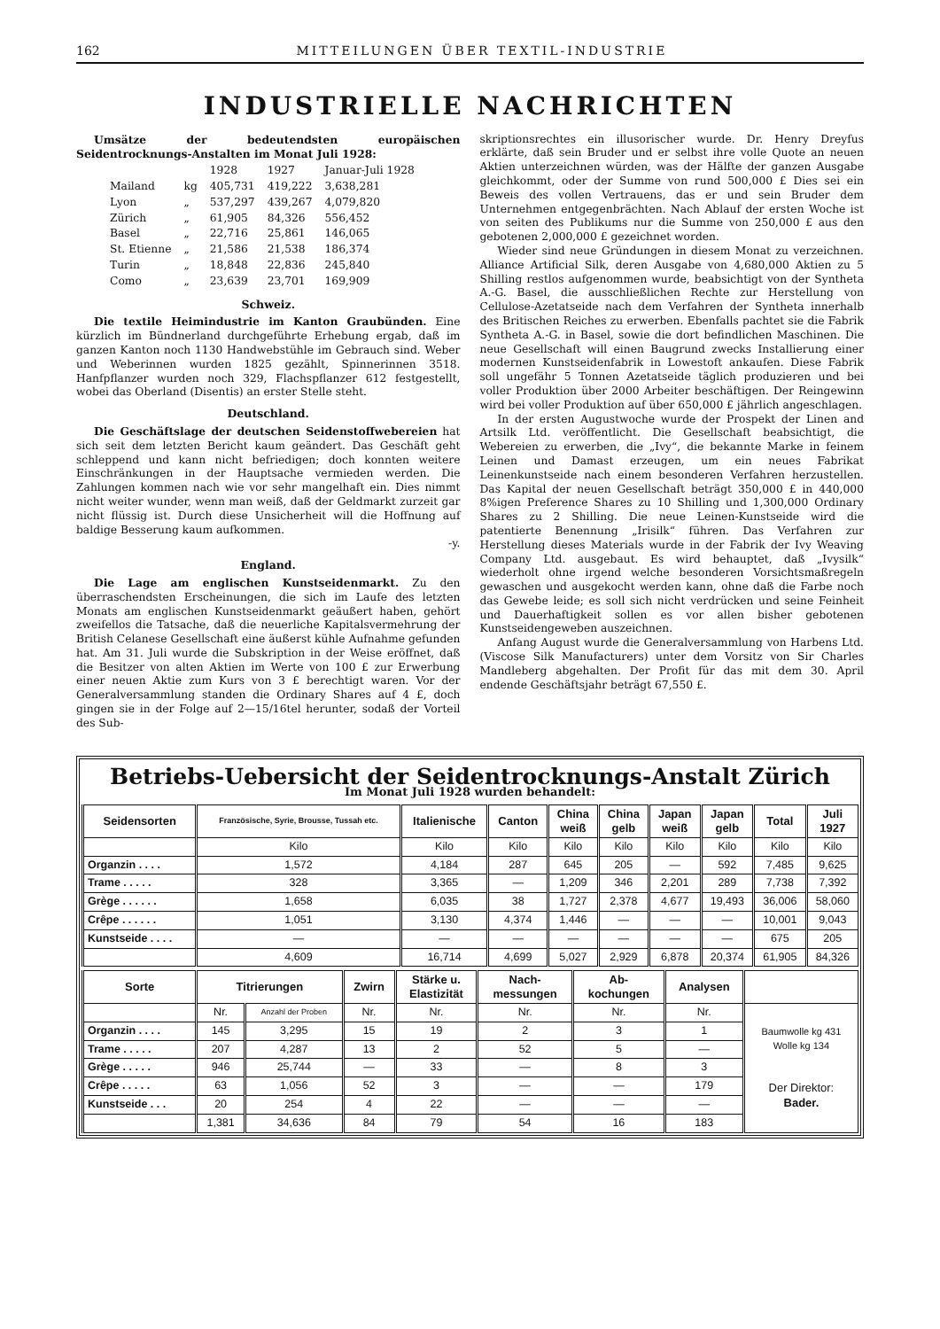162 MITTEILUNGEN ÜBER TEXTIL-INDUSTRIE
INDUSTRIELLE NACHRICHTEN
Umsätze der bedeutendsten europäischen Seidentrocknungs-Anstalten im Monat Juli 1928:
| | | 1928 | 1927 | Januar-Juli 1928 |
| Mailand | kg | 405,731 | 419,222 | 3,638,281 |
| Lyon | „ | 537,297 | 439,267 | 4,079,820 |
| Zürich | „ | 61,905 | 84,326 | 556,452 |
| Basel | „ | 22,716 | 25,861 | 146,065 |
| St. Etienne | „ | 21,586 | 21,538 | 186,374 |
| Turin | „ | 18,848 | 22,836 | 245,840 |
| Como | „ | 23,639 | 23,701 | 169,909 |
Schweiz.
Die textile Heimindustrie im Kanton Graubünden. Eine kürzlich im Bündnerland durchgeführte Erhebung ergab, daß im ganzen Kanton noch 1130 Handwebstühle im Gebrauch sind. Weber und Weberinnen wurden 1825 gezählt, Spinnerinnen 3518. Hanfpflanzer wurden noch 329, Flachspflanzer 612 festgestellt, wobei das Oberland (Disentis) an erster Stelle steht.
Deutschland.
Die Geschäftslage der deutschen Seidenstoffwebereien hat sich seit dem letzten Bericht kaum geändert. Das Geschäft geht schleppend und kann nicht befriedigen; doch konnten weitere Einschränkungen in der Hauptsache vermieden werden. Die Zahlungen kommen nach wie vor sehr mangelhaft ein. Dies nimmt nicht weiter wunder, wenn man weiß, daß der Geldmarkt zurzeit gar nicht flüssig ist. Durch diese Unsicherheit will die Hoffnung auf baldige Besserung kaum aufkommen.
-y.
England.
Die Lage am englischen Kunstseidenmarkt. Zu den überraschendsten Erscheinungen, die sich im Laufe des letzten Monats am englischen Kunstseidenmarkt geäußert haben, gehört zweifellos die Tatsache, daß die neuerliche Kapitalsvermehrung der British Celanese Gesellschaft eine äußerst kühle Aufnahme gefunden hat. Am 31. Juli wurde die Subskription in der Weise eröffnet, daß die Besitzer von alten Aktien im Werte von 100 £ zur Erwerbung einer neuen Aktie zum Kurs von 3 £ berechtigt waren. Vor der Generalversammlung standen die Ordinary Shares auf 4 £, doch gingen sie in der Folge auf 2—15/16tel herunter, sodaß der Vorteil des Sub-
skriptionsrechtes ein illusorischer wurde. Dr. Henry Dreyfus erklärte, daß sein Bruder und er selbst ihre volle Quote an neuen Aktien unterzeichnen würden, was der Hälfte der ganzen Ausgabe gleichkommt, oder der Summe von rund 500,000 £ Dies sei ein Beweis des vollen Vertrauens, das er und sein Bruder dem Unternehmen entgegenbrächten. Nach Ablauf der ersten Woche ist von seiten des Publikums nur die Summe von 250,000 £ aus den gebotenen 2,000,000 £ gezeichnet worden.
Wieder sind neue Gründungen in diesem Monat zu verzeichnen. Alliance Artificial Silk, deren Ausgabe von 4,680,000 Aktien zu 5 Shilling restlos aufgenommen wurde, beabsichtigt von der Syntheta A.-G. Basel, die ausschließlichen Rechte zur Herstellung von Cellulose-Azetatseide nach dem Verfahren der Syntheta innerhalb des Britischen Reiches zu erwerben. Ebenfalls pachtet sie die Fabrik Syntheta A.-G. in Basel, sowie die dort befindlichen Maschinen. Die neue Gesellschaft will einen Baugrund zwecks Installierung einer modernen Kunstseidenfabrik in Lowestoft ankaufen. Diese Fabrik soll ungefähr 5 Tonnen Azetatseide täglich produzieren und bei voller Produktion über 2000 Arbeiter beschäftigen. Der Reingewinn wird bei voller Produktion auf über 650,000 £ jährlich angeschlagen.
In der ersten Augustwoche wurde der Prospekt der Linen and Artsilk Ltd. veröffentlicht. Die Gesellschaft beabsichtigt, die Webereien zu erwerben, die „Ivy“, die bekannte Marke in feinem Leinen und Damast erzeugen, um ein neues Fabrikat Leinenkunstseide nach einem besonderen Verfahren herzustellen. Das Kapital der neuen Gesellschaft beträgt 350,000 £ in 440,000 8%igen Preference Shares zu 10 Shilling und 1,300,000 Ordinary Shares zu 2 Shilling. Die neue Leinen-Kunstseide wird die patentierte Benennung „Irisilk“ führen. Das Verfahren zur Herstellung dieses Materials wurde in der Fabrik der Ivy Weaving Company Ltd. ausgebaut. Es wird behauptet, daß „Ivysilk“ wiederholt ohne irgend welche besonderen Vorsichtsmaßregeln gewaschen und ausgekocht werden kann, ohne daß die Farbe noch das Gewebe leide; es soll sich nicht verdrücken und seine Feinheit und Dauerhaftigkeit sollen es vor allen bisher gebotenen Kunstseidengeweben auszeichnen.
Anfang August wurde die Generalversammlung von Harbens Ltd. (Viscose Silk Manufacturers) unter dem Vorsitz von Sir Charles Mandleberg abgehalten. Der Profit für das mit dem 30. April endende Geschäftsjahr beträgt 67,550 £.
Betriebs-Uebersicht der Seidentrocknungs-Anstalt Zürich
Im Monat Juli 1928 wurden behandelt:
| Seidensorten | Französische, Syrie, Brousse, Tussah etc. | Italienische | Canton | China weiß | China gelb | Japan weiß | Japan gelb | Total | Juli 1927 |
| --- | --- | --- | --- | --- | --- | --- | --- | --- | --- |
| | Kilo | Kilo | Kilo | Kilo | Kilo | Kilo | Kilo | Kilo | Kilo |
| Organzin . . . . | 1,572 | 4,184 | 287 | 645 | 205 | — | 592 | 7,485 | 9,625 |
| Trame . . . . . | 328 | 3,365 | — | 1,209 | 346 | 2,201 | 289 | 7,738 | 7,392 |
| Grège . . . . . . | 1,658 | 6,035 | 38 | 1,727 | 2,378 | 4,677 | 19,493 | 36,006 | 58,060 |
| Crêpe . . . . . . | 1,051 | 3,130 | 4,374 | 1,446 | — | — | — | 10,001 | 9,043 |
| Kunstseide . . . . | — | — | — | — | — | — | — | 675 | 205 |
| | 4,609 | 16,714 | 4,699 | 5,027 | 2,929 | 6,878 | 20,374 | 61,905 | 84,326 |
| Sorte | Titrierungen | | Zwirn | Stärke u. Elastizität | Nach- messungen | Ab- kochungen | Analysen | |
| --- | --- | --- | --- | --- | --- | --- | --- | --- |
| | Nr. | Anzahl der Proben | Nr. | Nr. | Nr. | Nr. | Nr. | Baumwolle kg 431 Wolle kg 134 Der Direktor: Bader. |
| Organzin . . . . | 145 | 3,295 | 15 | 19 | 2 | 3 | 1 | |
| Trame . . . . . | 207 | 4,287 | 13 | 2 | 52 | 5 | — | |
| Grège . . . . . | 946 | 25,744 | — | 33 | — | 8 | 3 | |
| Crêpe . . . . . | 63 | 1,056 | 52 | 3 | — | — | 179 | |
| Kunstseide . . . | 20 | 254 | 4 | 22 | — | — | — | |
| | 1,381 | 34,636 | 84 | 79 | 54 | 16 | 183 | |